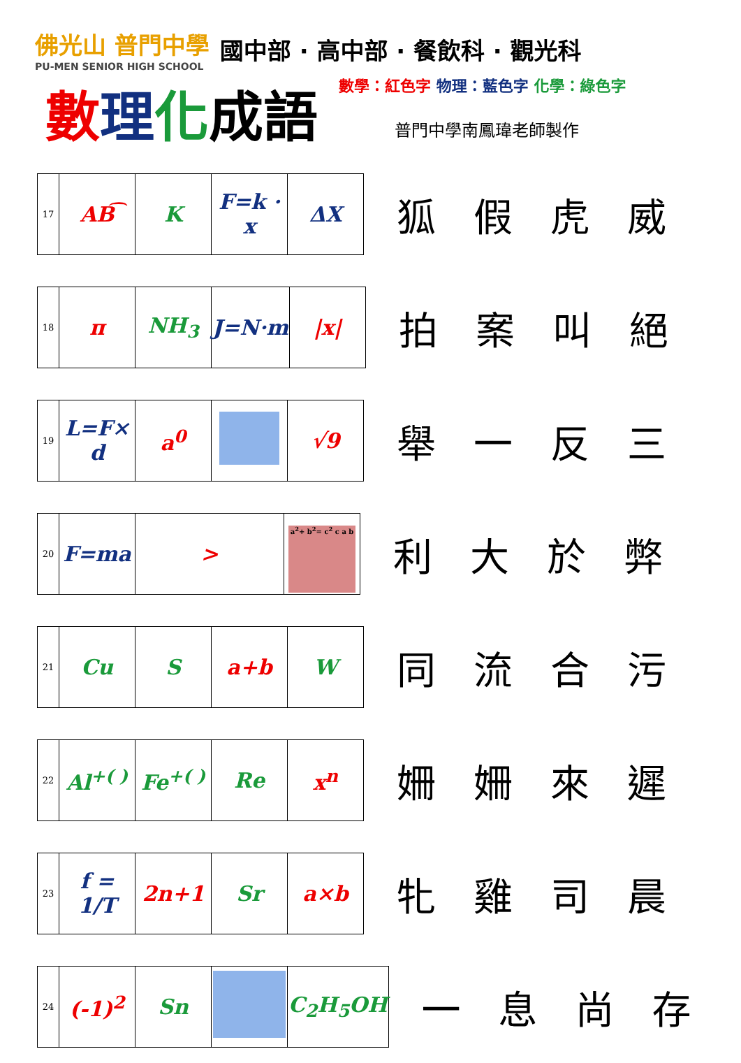佛光山 普門中學
PU-MEN SENIOR HIGH SCHOOL
國中部 · 高中部 · 餐飲科 · 觀光科
數理化成語
數學：紅色字 物理：藍色字 化學：綠色字
普門中學南鳳瑋老師製作
| 17 | AB͡ | K | F=k · x | ΔX |
狐假虎威
| 18 | π | NH<sub>3</sub> | J=N·m | /x/ |
拍案叫絕
| 19 | L=F× d | a<sup>0</sup> | | √9 |
舉一反三
| 20 | F=ma | > | a<sup>2</sup>+ b<sup>2</sup>= c<sup>2</sup> c a b |
利大於弊
| 21 | Cu | S | a+b | W |
同流合污
| 22 | Al<sup>+( )</sup> | Fe<sup>+( )</sup> | Re | x<sup>n</sup> |
姍姍來遲
| 23 | f = 1/T | 2n+1 | Sr | a×b |
牝雞司晨
| 24 | (-1)<sup>2</sup> | Sn | | C<sub>2</sub>H<sub>5</sub>OH |
一息尚存